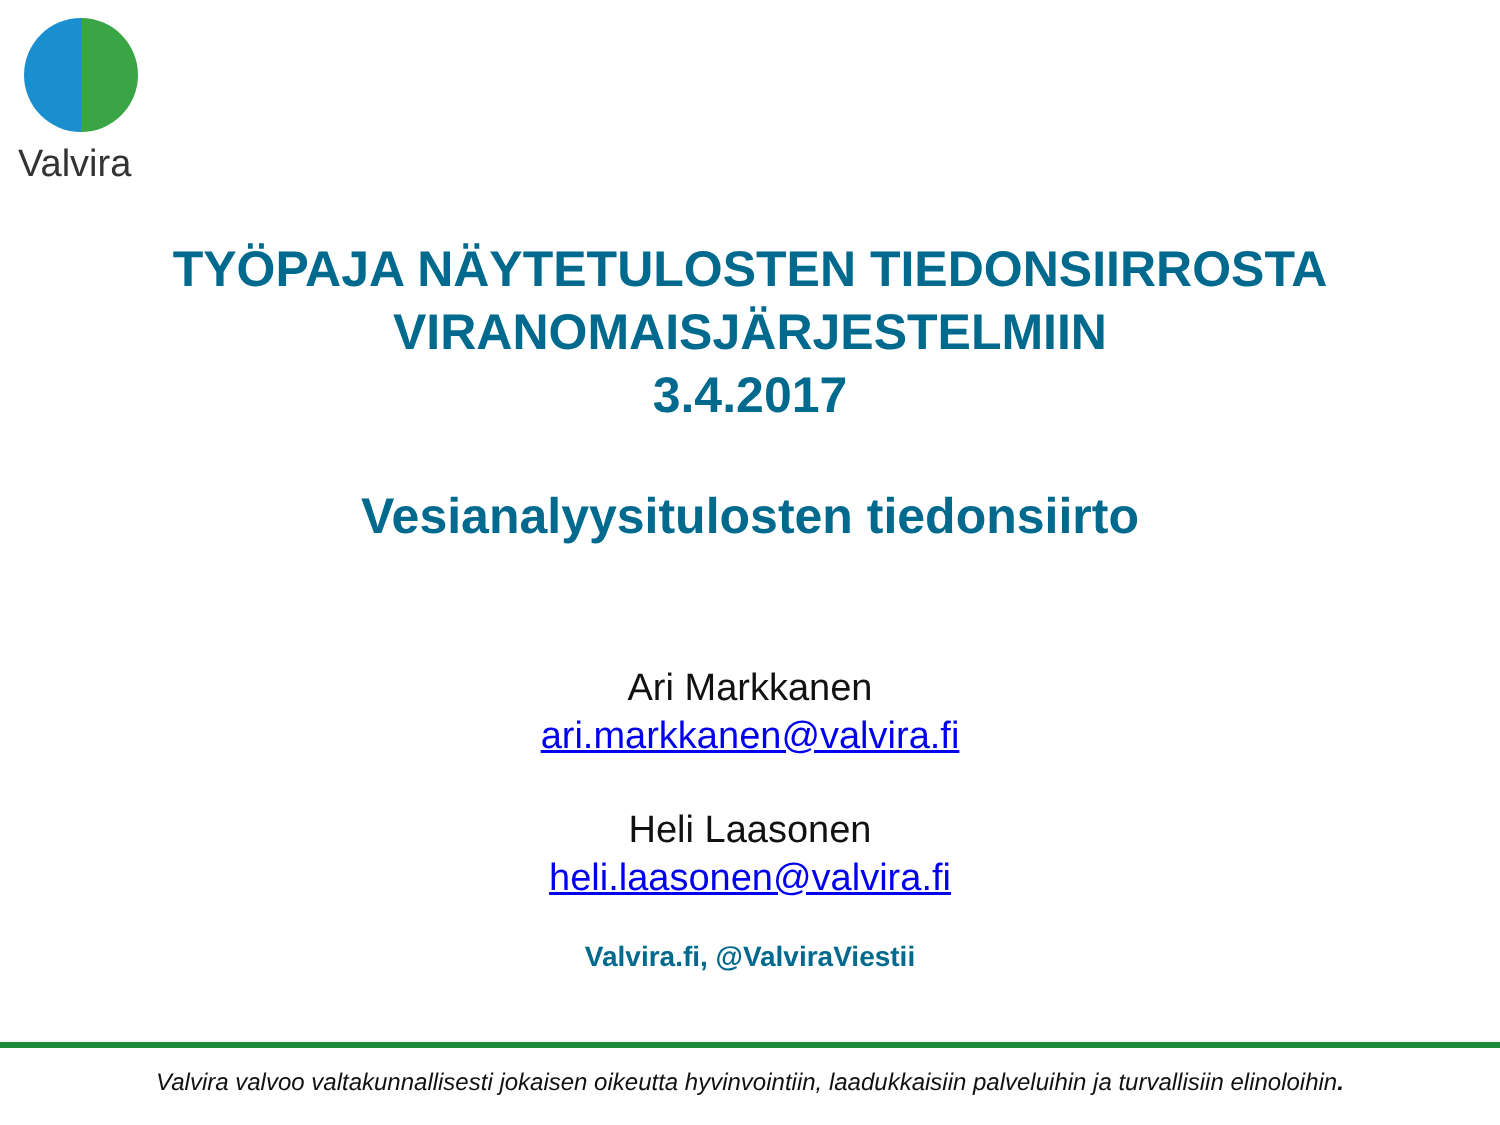Valvira
TYÖPAJA NÄYTETULOSTEN TIEDONSIIRROSTA
VIRANOMAISJÄRJESTELMIIN
3.4.2017
Vesianalyysitulosten tiedonsiirto
Ari Markkanen
ari.markkanen@valvira.fi
Heli Laasonen
heli.laasonen@valvira.fi
Valvira.fi, @ValviraViestii
Valvira valvoo valtakunnallisesti jokaisen oikeutta hyvinvointiin, laadukkaisiin palveluihin ja turvallisiin elinoloihin.